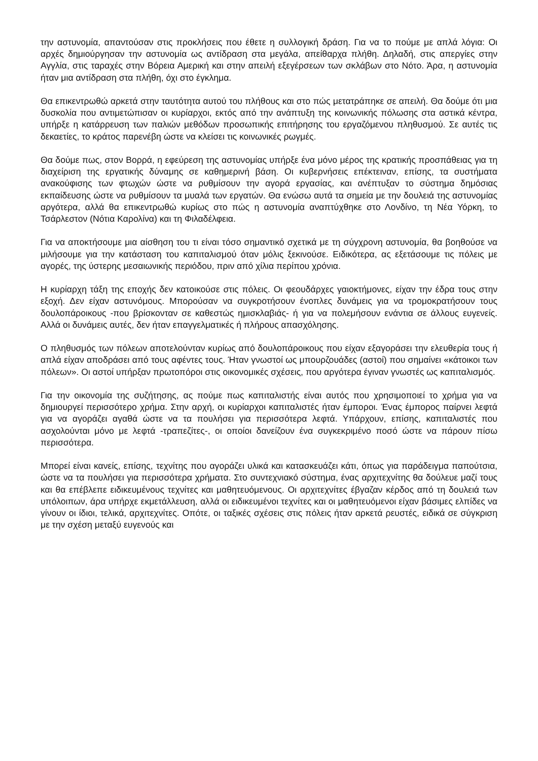την αστυνομία, απαντούσαν στις προκλήσεις που έθετε η συλλογική δράση. Για να το πούμε με απλά λόγια: Οι αρχές δημιούργησαν την αστυνομία ως αντίδραση στα μεγάλα, απείθαρχα πλήθη. Δηλαδή, στις απεργίες στην Αγγλία, στις ταραχές στην Βόρεια Αμερική και στην απειλή εξεγέρσεων των σκλάβων στο Νότο. Άρα, η αστυνομία ήταν μια αντίδραση στα πλήθη, όχι στο έγκλημα.
Θα επικεντρωθώ αρκετά στην ταυτότητα αυτού του πλήθους και στο πώς μετατράπηκε σε απειλή. Θα δούμε ότι μια δυσκολία που αντιμετώπισαν οι κυρίαρχοι, εκτός από την ανάπτυξη της κοινωνικής πόλωσης στα αστικά κέντρα, υπήρξε η κατάρρευση των παλιών μεθόδων προσωπικής επιτήρησης του εργαζόμενου πληθυσμού. Σε αυτές τις δεκαετίες, το κράτος παρενέβη ώστε να κλείσει τις κοινωνικές ρωγμές.
Θα δούμε πως, στον Βορρά, η εφεύρεση της αστυνομίας υπήρξε ένα μόνο μέρος της κρατικής προσπάθειας για τη διαχείριση της εργατικής δύναμης σε καθημερινή βάση. Οι κυβερνήσεις επέκτειναν, επίσης, τα συστήματα ανακούφισης των φτωχών ώστε να ρυθμίσουν την αγορά εργασίας, και ανέπτυξαν το σύστημα δημόσιας εκπαίδευσης ώστε να ρυθμίσουν τα μυαλά των εργατών. Θα ενώσω αυτά τα σημεία με την δουλειά της αστυνομίας αργότερα, αλλά θα επικεντρωθώ κυρίως στο πώς η αστυνομία αναπτύχθηκε στο Λονδίνο, τη Νέα Υόρκη, το Τσάρλεστον (Νότια Καρολίνα) και τη Φιλαδέλφεια.
Για να αποκτήσουμε μια αίσθηση του τι είναι τόσο σημαντικό σχετικά με τη σύγχρονη αστυνομία, θα βοηθούσε να μιλήσουμε για την κατάσταση του καπιταλισμού όταν μόλις ξεκινούσε. Ειδικότερα, ας εξετάσουμε τις πόλεις με αγορές, της ύστερης μεσαιωνικής περιόδου, πριν από χίλια περίπου χρόνια.
Η κυρίαρχη τάξη της εποχής δεν κατοικούσε στις πόλεις. Οι φεουδάρχες γαιοκτήμονες, είχαν την έδρα τους στην εξοχή. Δεν είχαν αστυνόμους. Μπορούσαν να συγκροτήσουν ένοπλες δυνάμεις για να τρομοκρατήσουν τους δουλοπάροικους -που βρίσκονταν σε καθεστώς ημισκλαβιάς- ή για να πολεμήσουν ενάντια σε άλλους ευγενείς. Αλλά οι δυνάμεις αυτές, δεν ήταν επαγγελματικές ή πλήρους απασχόλησης.
Ο πληθυσμός των πόλεων αποτελούνταν κυρίως από δουλοπάροικους που είχαν εξαγοράσει την ελευθερία τους ή απλά είχαν αποδράσει από τους αφέντες τους. Ήταν γνωστοί ως μπουρζουάδες (αστοί) που σημαίνει «κάτοικοι των πόλεων». Οι αστοί υπήρξαν πρωτοπόροι στις οικονομικές σχέσεις, που αργότερα έγιναν γνωστές ως καπιταλισμός.
Για την οικονομία της συζήτησης, ας πούμε πως καπιταλιστής είναι αυτός που χρησιμοποιεί το χρήμα για να δημιουργεί περισσότερο χρήμα. Στην αρχή, οι κυρίαρχοι καπιταλιστές ήταν έμποροι. Ένας έμπορος παίρνει λεφτά για να αγοράζει αγαθά ώστε να τα πουλήσει για περισσότερα λεφτά. Υπάρχουν, επίσης, καπιταλιστές που ασχολούνται μόνο με λεφτά -τραπεζίτες-, οι οποίοι δανείζουν ένα συγκεκριμένο ποσό ώστε να πάρουν πίσω περισσότερα.
Μπορεί είναι κανείς, επίσης, τεχνίτης που αγοράζει υλικά και κατασκευάζει κάτι, όπως για παράδειγμα παπούτσια, ώστε να τα πουλήσει για περισσότερα χρήματα. Στο συντεχνιακό σύστημα, ένας αρχιτεχνίτης θα δούλευε μαζί τους και θα επέβλεπε ειδικευμένους τεχνίτες και μαθητευόμενους. Οι αρχιτεχνίτες έβγαζαν κέρδος από τη δουλειά των υπόλοιπων, άρα υπήρχε εκμετάλλευση, αλλά οι ειδικευμένοι τεχνίτες και οι μαθητευόμενοι είχαν βάσιμες ελπίδες να γίνουν οι ίδιοι, τελικά, αρχιτεχνίτες. Οπότε, οι ταξικές σχέσεις στις πόλεις ήταν αρκετά ρευστές, ειδικά σε σύγκριση με την σχέση μεταξύ ευγενούς και